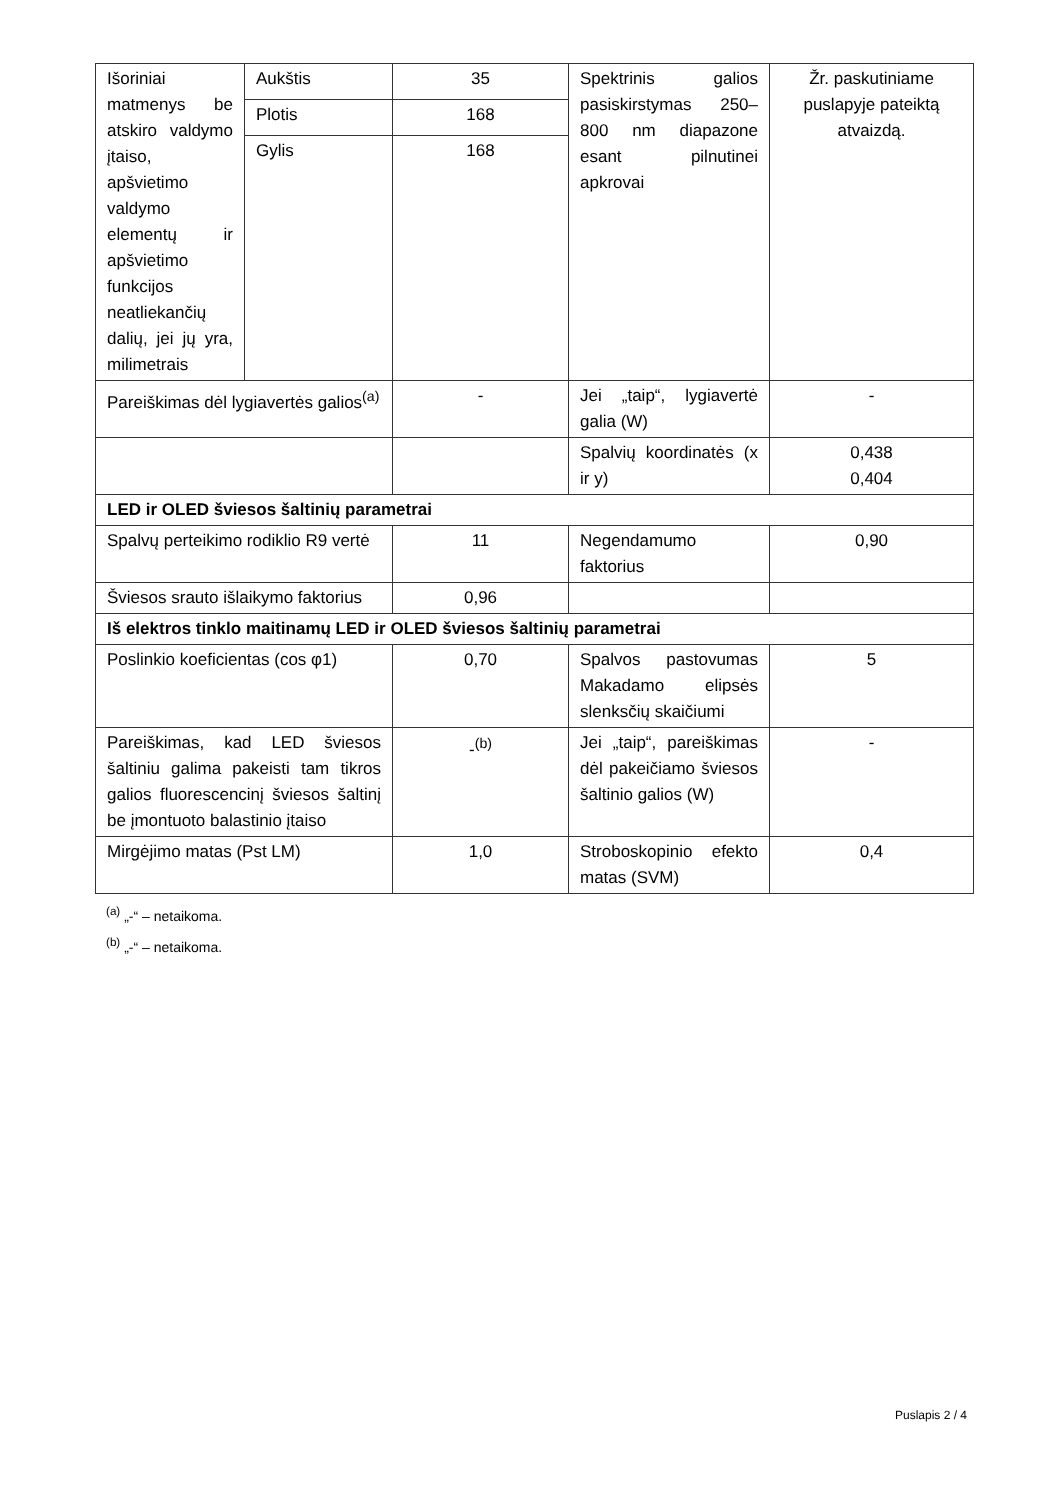| Išoriniai matmenys be atskiro valdymo įtaiso, apšvietimo valdymo elementų ir apšvietimo funkcijos neatliekančių dalių, jei jų yra, milimetrais | Aukštis | 35 | Spektrinis galios pasiskirstymas 250–800 nm diapazone esant pilnutinei apkrovai | Žr. paskutiniame puslapyje pateiktą atvaizdą. |
| | Plotis | 168 | | |
| | Gylis | 168 | | |
| Pareiškimas dėl lygiavertės galios<sup>(a)</sup> | | - | Jei „taip“, lygiavertė galia (W) | - |
| | | | Spalvių koordinatės (x ir y) | 0,438 0,404 |
| LED ir OLED šviesos šaltinių parametrai | | | | |
| Spalvų perteikimo rodiklio R9 vertė | | 11 | Negendamumo faktorius | 0,90 |
| Šviesos srauto išlaikymo faktorius | | 0,96 | | |
| Iš elektros tinklo maitinamų LED ir OLED šviesos šaltinių parametrai | | | | |
| Poslinkio koeficientas (cos φ1) | | 0,70 | Spalvos pastovumas Makadamo elipsės slenksčių skaičiumi | 5 |
| Pareiškimas, kad LED šviesos šaltiniu galima pakeisti tam tikros galios fluorescencinį šviesos šaltinį be įmontuoto balastinio įtaiso | | -<sup>(b)</sup> | Jei „taip“, pareiškimas dėl pakeičiamo šviesos šaltinio galios (W) | - |
| Mirgėjimo matas (Pst LM) | | 1,0 | Stroboskopinio efekto matas (SVM) | 0,4 |
<sup>(a)</sup> „-“ – netaikoma.
<sup>(b)</sup> „-“ – netaikoma.
Puslapis 2 / 4